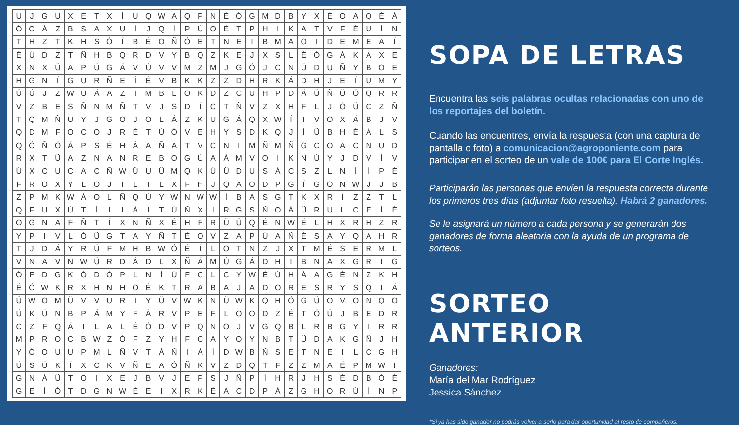| U | J | G | U | X | E | T | X | Í | U | Q | W | A | Q | P | N | É | Ó | G | M | D | B | Y | X | É | O | A | Q | É | Á |
| Ó | O | Á | Z | B | S | A | X | U | Í | J | Q | Í | P | Ú | O | É | T | P | H | I | K | A | T | V | F | É | U | Í | N |
| T | H | Z | T | K | H | S | Ó | Í | B | É | O | Ñ | Ó | E | T | N | E | I | B | M | A | O | I | D | E | M | E | A | Í |
| É | Ú | D | Z | T | Ñ | H | B | Q | R | D | V | Y | B | Q | Z | K | E | J | X | S | L | É | Ó | G | Á | K | A | X | E |
| X | N | X | Ü | A | P | Ú | G | Á | V | Ú | V | V | M | Z | M | J | G | Ó | J | C | N | Ú | D | U | Ñ | Y | B | O | E |
| H | G | N | Í | G | U | R | Ñ | E | Í | É | V | B | K | K | Z | Z | D | H | R | K | Á | D | H | J | E | Í | Ú | M | Y |
| Ü | Ú | J | Z | W | U | Á | A | Z | I | M | B | L | O | K | D | Z | C | U | H | P | D | Á | Ü | Ñ | Ü | Ó | Q | R | R |
| V | Z | B | E | S | Ñ | N | M | Ñ | T | V | J | S | D | Í | C | T | Ñ | V | Z | X | H | F | L | J | Ó | Ü | C | Z | Ñ |
| T | Q | M | Ñ | U | Y | J | G | O | J | O | L | Á | Z | K | U | G | Á | Q | X | W | Í | I | V | O | X | Á | B | J | V |
| Q | D | M | F | O | C | O | J | R | É | T | Ú | Ó | V | E | H | Y | S | D | K | Q | J | Í | Ü | B | H | É | Á | L | S |
| Q | Ó | Ñ | Ó | Á | P | S | É | H | Á | A | Ñ | A | T | V | C | N | I | M | Ñ | M | Ñ | G | C | O | A | C | N | U | D |
| R | X | T | Ü | A | Z | N | A | N | R | E | B | O | G | Ú | A | Á | M | V | O | I | K | N | Ú | Y | J | D | V | Í | V |
| Ú | X | C | U | C | A | C | Ñ | W | Ü | U | Ü | M | Q | K | Ú | Ü | D | U | S | Á | C | S | Z | L | N | Í | Í | P | É |
| F | R | O | X | Y | L | O | J | I | L | I | L | X | F | H | J | Q | A | O | D | P | G | Í | G | O | N | W | J | J | B |
| Z | P | M | K | W | Á | O | L | Ñ | Q | Ú | Y | W | N | W | W | Í | B | A | S | G | T | K | X | R | I | Z | Z | T | L |
| Q | F | U | X | Ú | T | Í | I | I | Á | I | T | Ú | Ñ | X | I | R | G | S | Ñ | O | Á | Ü | R | U | L | C | E | Í | É |
| O | G | N | A | F | Ñ | T | Í | X | N | Ñ | X | É | H | F | R | Ü | Ü | Q | É | N | W | É | L | H | X | R | H | Z | R |
| Y | P | I | V | L | Ó | Ü | G | T | A | Y | Ñ | T | É | O | V | Z | A | P | Ú | A | Ñ | É | S | A | Y | Q | A | H | R |
| T | J | D | Á | Y | R | Ú | F | M | H | B | W | Ó | É | Í | L | O | T | N | Z | J | X | T | M | É | S | E | R | M | L |
| V | N | A | V | N | W | Ú | R | D | Á | D | L | X | Ñ | Á | M | Ú | G | Á | D | H | I | B | N | A | X | G | R | I | G |
| Ó | F | D | G | K | Ó | D | Ó | P | L | N | Í | Ú | F | C | L | C | Y | W | É | Ú | H | Á | A | G | É | N | Z | K | H |
| É | Ó | W | K | R | X | H | N | H | O | É | K | T | R | A | B | A | J | A | D | O | R | E | S | R | Y | S | Q | I | Á |
| Ü | W | O | M | Ü | V | V | U | R | I | Y | Ü | V | W | K | N | Ü | W | K | Q | H | Ó | G | Ü | O | V | O | N | Q | O |
| Ú | K | Ú | N | B | P | Á | M | Y | F | Á | R | V | P | E | F | L | O | O | D | Z | É | T | Ó | Ü | J | B | E | D | R |
| C | Z | F | Q | Á | I | L | A | L | É | Ó | D | V | P | Q | N | O | J | V | G | Q | B | L | R | B | G | Y | Í | R | R |
| M | P | R | O | C | B | W | Z | Ó | F | Z | Y | H | F | C | A | Y | O | Y | N | B | T | Ü | D | A | K | G | Ñ | J | H |
| Y | Ó | O | U | U | P | M | L | Ñ | V | T | Á | Ñ | I | Á | Í | D | W | B | Ñ | S | E | T | N | E | I | L | C | G | H |
| Ú | S | Ú | K | Í | X | C | K | V | Ñ | E | A | Ó | Ñ | K | V | Z | D | Q | T | F | Z | Z | M | A | É | P | M | W | I |
| G | N | Á | Ü | T | O | I | X | E | J | B | V | J | E | P | S | J | Ñ | P | Í | H | R | J | H | S | É | D | B | Ó | É |
| G | E | Í | Ó | T | D | G | N | W | É | E | I | X | R | K | É | A | C | D | P | Á | Z | G | H | O | R | Ú | Í | N | P |
SOPA DE LETRAS
Encuentra las seis palabras ocultas relacionadas con uno de los reportajes del boletín.
Cuando las encuentres, envía la respuesta (con una captura de pantalla o foto) a comunicacion@agroponiente.com para participar en el sorteo de un vale de 100€ para El Corte Inglés.
Participarán las personas que envíen la respuesta correcta durante los primeros tres días (adjuntar foto resuelta). Habrá 2 ganadores.
Se le asignará un número a cada persona y se generarán dos ganadores de forma aleatoria con la ayuda de un programa de sorteos.
SORTEO ANTERIOR
Ganadores:
María del Mar Rodríguez
Jessica Sánchez
*Si ya has sido ganador no podrás volver a serlo para dar oportunidad al resto de compañeros.